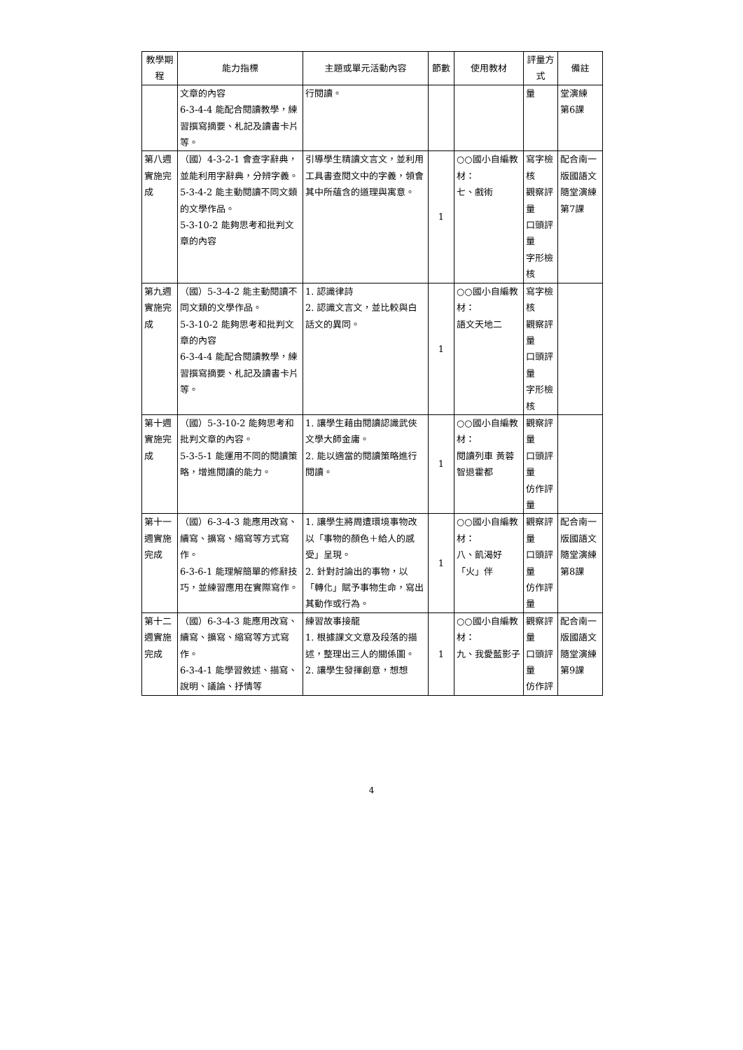| 教學期程 | 能力指標 | 主題或單元活動內容 | 節數 | 使用教材 | 評量方式 | 備註 |
| --- | --- | --- | --- | --- | --- | --- |
| | 文章的內容 6-3-4-4 能配合閱讀教學，練習撰寫摘要、札記及讀書卡片等。 | 行閱讀。 | | | 量 | 堂演練 第6課 |
| 第八週實施完成 | （國）4-3-2-1 會查字辭典，並能利用字辭典，分辨字義。 5-3-4-2 能主動閱讀不同文類的文學作品。 5-3-10-2 能夠思考和批判文章的內容 | 引導學生精讀文言文，並利用工具書查閱文中的字義，領會其中所蘊含的道理與寓意。 | 1 | ○○國小自編教材： 七、戲術 | 寫字檢核 觀察評量 口頭評量 字形檢核 | 配合南一版國語文隨堂演練 第7課 |
| 第九週實施完成 | （國）5-3-4-2 能主動閱讀不同文類的文學作品。 5-3-10-2 能夠思考和批判文章的內容 6-3-4-4 能配合閱讀教學，練習撰寫摘要、札記及讀書卡片等。 | 1. 認識律詩 2. 認識文言文，並比較與白話文的異同。 | 1 | ○○國小自編教材： 語文天地二 | 寫字檢核 觀察評量 口頭評量 字形檢核 | |
| 第十週實施完成 | （國）5-3-10-2 能夠思考和批判文章的內容。 5-3-5-1 能運用不同的閱讀策略，增進閱讀的能力。 | 1. 讓學生藉由閱讀認識武俠文學大師金庸。 2. 能以適當的閱讀策略進行閱讀。 | 1 | ○○國小自編教材： 閱讀列車 黃蓉智退霍都 | 觀察評量 口頭評量 仿作評量 | |
| 第十一週實施完成 | （國）6-3-4-3 能應用改寫、續寫、擴寫、縮寫等方式寫作。 6-3-6-1 能理解簡單的修辭技巧，並練習應用在實際寫作。 | 1. 讓學生將周遭環境事物改以「事物的顏色＋給人的感受」呈現。 2. 針對討論出的事物，以「轉化」賦予事物生命，寫出其動作或行為。 | 1 | ○○國小自編教材： 八、飢渴好「火」伴 | 觀察評量 口頭評量 仿作評量 | 配合南一版國語文隨堂演練 第8課 |
| 第十二週實施完成 | （國）6-3-4-3 能應用改寫、續寫、擴寫、縮寫等方式寫作。 6-3-4-1 能學習敘述、描寫、說明、議論、抒情等 | 練習故事接龍 1. 根據課文文意及段落的描述，整理出三人的關係圖。 2. 讓學生發揮創意，想想 | 1 | ○○國小自編教材： 九、我愛藍影子 | 觀察評量 口頭評量 仿作評 | 配合南一版國語文隨堂演練 第9課 |
4